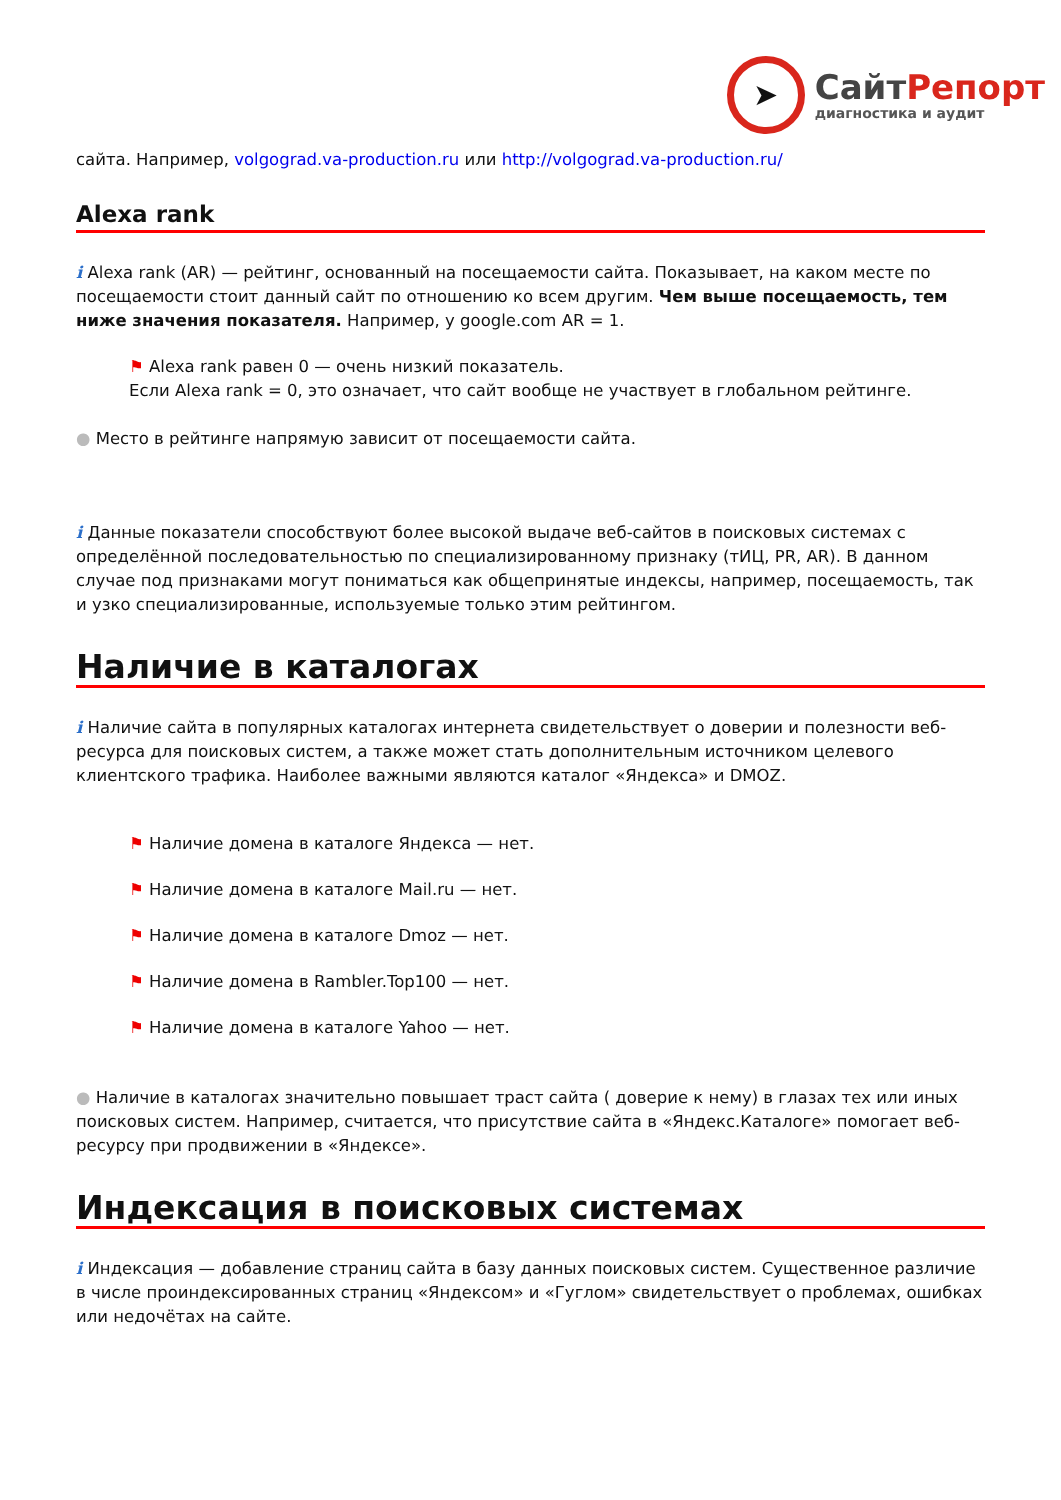➤
СайтРепорт
диагностика и аудит
сайта. Например, volgograd.va-production.ru или http://volgograd.va-production.ru/
Alexa rank
i Alexa rank (AR) — рейтинг, основанный на посещаемости сайта. Показывает, на каком месте по посещаемости стоит данный сайт по отношению ко всем другим. Чем выше посещаемость, тем ниже значения показателя. Например, у google.com AR = 1.
⚑ Alexa rank равен 0 — очень низкий показатель.
Если Alexa rank = 0, это означает, что сайт вообще не участвует в глобальном рейтинге.
● Место в рейтинге напрямую зависит от посещаемости сайта.
i Данные показатели способствуют более высокой выдаче веб-сайтов в поисковых системах с определённой последовательностью по специализированному признаку (тИЦ, PR, AR). В данном случае под признаками могут пониматься как общепринятые индексы, например, посещаемость, так и узко специализированные, используемые только этим рейтингом.
Наличие в каталогах
i Наличие сайта в популярных каталогах интернета свидетельствует о доверии и полезности веб-ресурса для поисковых систем, а также может стать дополнительным источником целевого клиентского трафика. Наиболее важными являются каталог «Яндекса» и DMOZ.
⚑ Наличие домена в каталоге Яндекса — нет.
⚑ Наличие домена в каталоге Mail.ru — нет.
⚑ Наличие домена в каталоге Dmoz — нет.
⚑ Наличие домена в Rambler.Top100 — нет.
⚑ Наличие домена в каталоге Yahoo — нет.
● Наличие в каталогах значительно повышает траст сайта ( доверие к нему) в глазах тех или иных поисковых систем. Например, считается, что присутствие сайта в «Яндекс.Каталоге» помогает веб-ресурсу при продвижении в «Яндексе».
Индексация в поисковых системах
i Индексация — добавление страниц сайта в базу данных поисковых систем. Существенное различие в числе проиндексированных страниц «Яндексом» и «Гуглом» свидетельствует о проблемах, ошибках или недочётах на сайте.